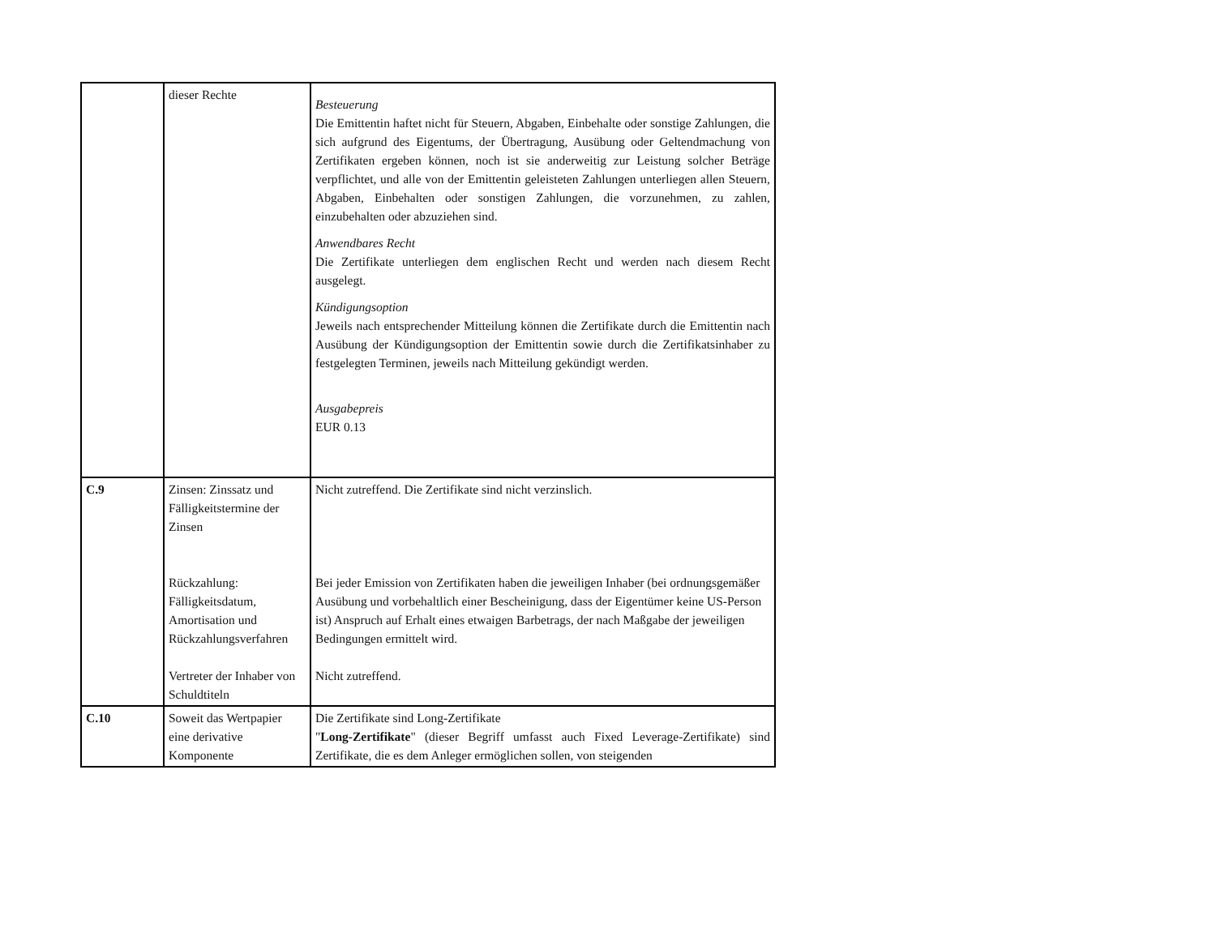| | dieser Rechte | Besteuerung Die Emittentin haftet nicht für Steuern, Abgaben, Einbehalte oder sonstige Zahlungen, die sich aufgrund des Eigentums, der Übertragung, Ausübung oder Geltendmachung von Zertifikaten ergeben können, noch ist sie anderweitig zur Leistung solcher Beträge verpflichtet, und alle von der Emittentin geleisteten Zahlungen unterliegen allen Steuern, Abgaben, Einbehalten oder sonstigen Zahlungen, die vorzunehmen, zu zahlen, einzubehalten oder abzuziehen sind. Anwendbares Recht Die Zertifikate unterliegen dem englischen Recht und werden nach diesem Recht ausgelegt. Kündigungsoption Jeweils nach entsprechender Mitteilung können die Zertifikate durch die Emittentin nach Ausübung der Kündigungsoption der Emittentin sowie durch die Zertifikatsinhaber zu festgelegten Terminen, jeweils nach Mitteilung gekündigt werden. Ausgabepreis EUR 0.13 |
| C.9 | Zinsen: Zinssatz und Fälligkeitstermine der Zinsen Rückzahlung: Fälligkeitsdatum, Amortisation und Rückzahlungsverfahren Vertreter der Inhaber von Schuldtiteln | Nicht zutreffend. Die Zertifikate sind nicht verzinslich. Bei jeder Emission von Zertifikaten haben die jeweiligen Inhaber (bei ordnungsgemäßer Ausübung und vorbehaltlich einer Bescheinigung, dass der Eigentümer keine US-Person ist) Anspruch auf Erhalt eines etwaigen Barbetrags, der nach Maßgabe der jeweiligen Bedingungen ermittelt wird. Nicht zutreffend. |
| C.10 | Soweit das Wertpapier eine derivative Komponente | Die Zertifikate sind Long-Zertifikate " Long-Zertifikate " (dieser Begriff umfasst auch Fixed Leverage-Zertifikate) sind Zertifikate, die es dem Anleger ermöglichen sollen, von steigenden |